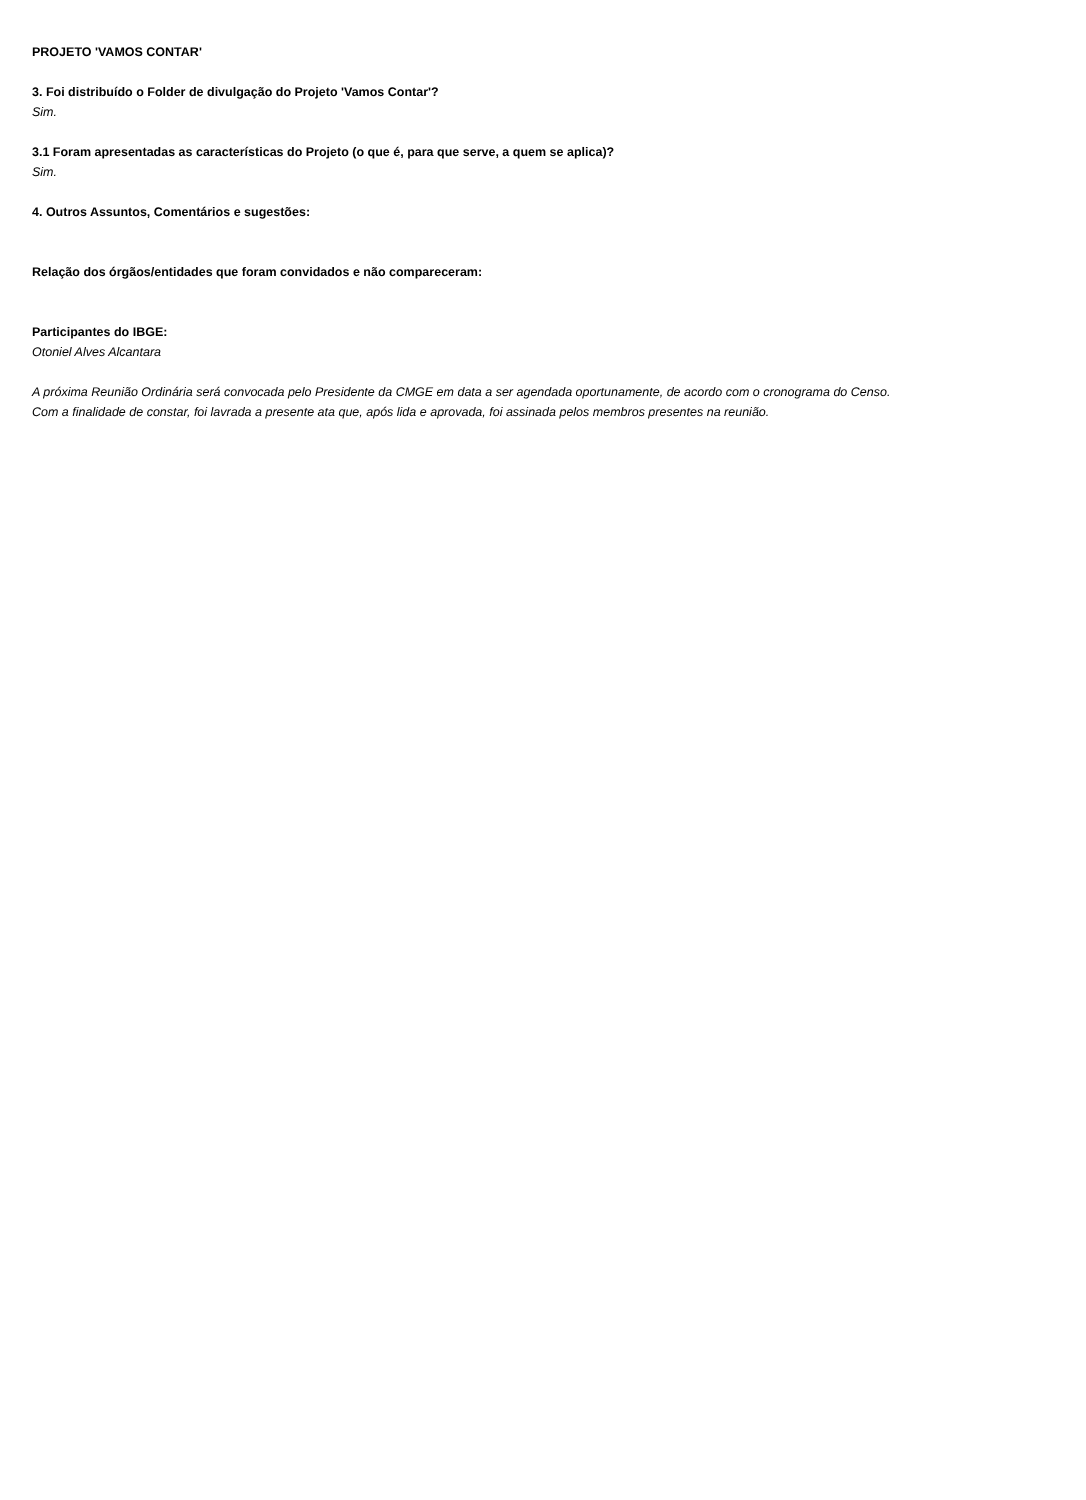PROJETO 'VAMOS CONTAR'
3. Foi distribuído o Folder de divulgação do Projeto 'Vamos Contar'?
Sim.
3.1 Foram apresentadas as características do Projeto (o que é, para que serve, a quem se aplica)?
Sim.
4. Outros Assuntos, Comentários e sugestões:
Relação dos órgãos/entidades que foram convidados e não compareceram:
Participantes do IBGE:
Otoniel Alves Alcantara
A próxima Reunião Ordinária será convocada pelo Presidente da CMGE em data a ser agendada oportunamente, de acordo com o cronograma do Censo.
Com a finalidade de constar, foi lavrada a presente ata que, após lida e aprovada, foi assinada pelos membros presentes na reunião.